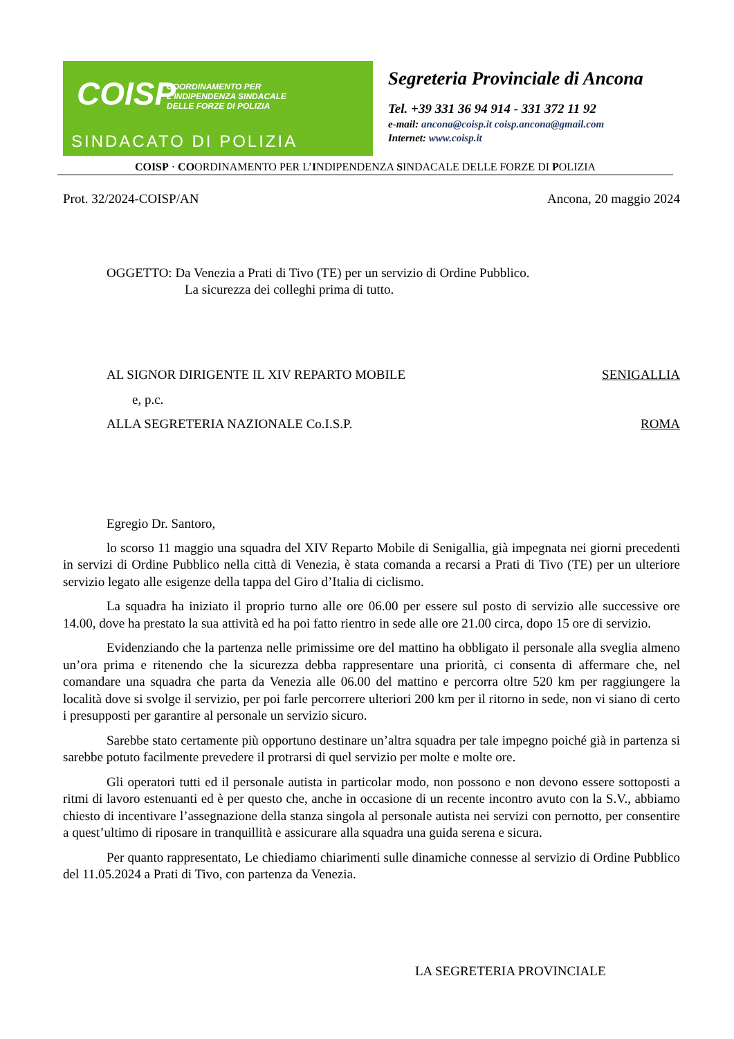COISP
COORDINAMENTO PER L'INDIPENDENZA SINDACALE DELLE FORZE DI POLIZIA
SINDACATO DI POLIZIA
Segreteria Provinciale di Ancona
Tel. +39 331 36 94 914 - 331 372 11 92
e-mail: ancona@coisp.it coisp.ancona@gmail.com
Internet: www.coisp.it
COISP · COORDINAMENTO PER L’INDIPENDENZA SINDACALE DELLE FORZE DI POLIZIA
Prot. 32/2024-COISP/AN Ancona, 20 maggio 2024
OGGETTO: Da Venezia a Prati di Tivo (TE) per un servizio di Ordine Pubblico.
La sicurezza dei colleghi prima di tutto.
AL SIGNOR DIRIGENTE IL XIV REPARTO MOBILE SENIGALLIA
e, p.c.
ALLA SEGRETERIA NAZIONALE Co.I.S.P. ROMA
Egregio Dr. Santoro,
lo scorso 11 maggio una squadra del XIV Reparto Mobile di Senigallia, già impegnata nei giorni precedenti in servizi di Ordine Pubblico nella città di Venezia, è stata comanda a recarsi a Prati di Tivo (TE) per un ulteriore servizio legato alle esigenze della tappa del Giro d’Italia di ciclismo.
La squadra ha iniziato il proprio turno alle ore 06.00 per essere sul posto di servizio alle successive ore 14.00, dove ha prestato la sua attività ed ha poi fatto rientro in sede alle ore 21.00 circa, dopo 15 ore di servizio.
Evidenziando che la partenza nelle primissime ore del mattino ha obbligato il personale alla sveglia almeno un’ora prima e ritenendo che la sicurezza debba rappresentare una priorità, ci consenta di affermare che, nel comandare una squadra che parta da Venezia alle 06.00 del mattino e percorra oltre 520 km per raggiungere la località dove si svolge il servizio, per poi farle percorrere ulteriori 200 km per il ritorno in sede, non vi siano di certo i presupposti per garantire al personale un servizio sicuro.
Sarebbe stato certamente più opportuno destinare un’altra squadra per tale impegno poiché già in partenza si sarebbe potuto facilmente prevedere il protrarsi di quel servizio per molte e molte ore.
Gli operatori tutti ed il personale autista in particolar modo, non possono e non devono essere sottoposti a ritmi di lavoro estenuanti ed è per questo che, anche in occasione di un recente incontro avuto con la S.V., abbiamo chiesto di incentivare l’assegnazione della stanza singola al personale autista nei servizi con pernotto, per consentire a quest’ultimo di riposare in tranquillità e assicurare alla squadra una guida serena e sicura.
Per quanto rappresentato, Le chiediamo chiarimenti sulle dinamiche connesse al servizio di Ordine Pubblico del 11.05.2024 a Prati di Tivo, con partenza da Venezia.
LA SEGRETERIA PROVINCIALE